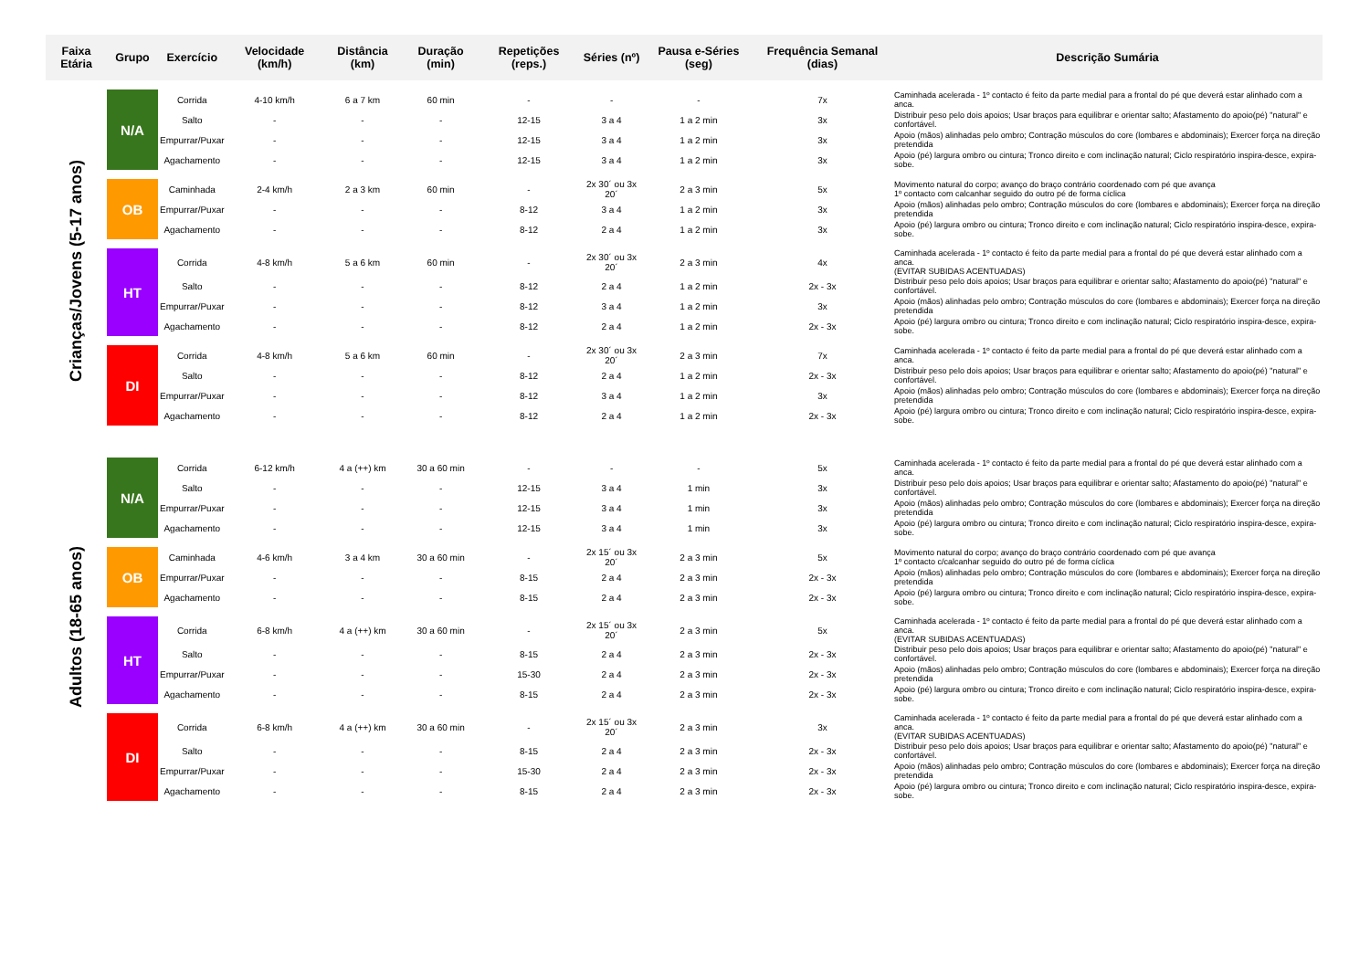| Faixa Etária | Grupo | Exercício | Velocidade (km/h) | Distância (km) | Duração (min) | Repetições (reps.) | Séries (nº) | Pausa e-Séries (seg) | Frequência Semanal (dias) | Descrição Sumária |
| --- | --- | --- | --- | --- | --- | --- | --- | --- | --- | --- |
| Crianças/Jovens (5-17 anos) | N/A | Corrida | 4-10 km/h | 6 a 7 km | 60 min | - | - | - | 7x | Caminhada acelerada - 1º contacto é feito da parte medial para a frontal do pé que deverá estar alinhado com a anca. |
| | | Salto | - | - | - | 12-15 | 3 a 4 | 1 a 2 min | 3x | Distribuir peso pelo dois apoios; Usar braços para equilibrar e orientar salto; Afastamento do apoio(pé) "natural" e confortável. |
| | | Empurrar/Puxar | - | - | - | 12-15 | 3 a 4 | 1 a 2 min | 3x | Apoio (mãos) alinhadas pelo ombro; Contração músculos do core (lombares e abdominais); Exercer força na direção pretendida |
| | | Agachamento | - | - | - | 12-15 | 3 a 4 | 1 a 2 min | 3x | Apoio (pé) largura ombro ou cintura; Tronco direito e com inclinação natural; Ciclo respiratório inspira-desce, expira-sobe. |
| | OB | Caminhada | 2-4 km/h | 2 a 3 km | 60 min | - | 2x 30´ ou 3x 20´ | 2 a 3 min | 5x | Movimento natural do corpo; avanço do braço contrário coordenado com pé que avança 1º contacto com calcanhar seguido do outro pé de forma cíclica |
| | | Empurrar/Puxar | - | - | - | 8-12 | 3 a 4 | 1 a 2 min | 3x | Apoio (mãos) alinhadas pelo ombro; Contração músculos do core (lombares e abdominais); Exercer força na direção pretendida |
| | | Agachamento | - | - | - | 8-12 | 2 a 4 | 1 a 2 min | 3x | Apoio (pé) largura ombro ou cintura; Tronco direito e com inclinação natural; Ciclo respiratório inspira-desce, expira-sobe. |
| | HT | Corrida | 4-8 km/h | 5 a 6 km | 60 min | - | 2x 30´ ou 3x 20´ | 2 a 3 min | 4x | Caminhada acelerada - 1º contacto é feito da parte medial para a frontal do pé que deverá estar alinhado com a anca. (EVITAR SUBIDAS ACENTUADAS) |
| | | Salto | - | - | - | 8-12 | 2 a 4 | 1 a 2 min | 2x - 3x | Distribuir peso pelo dois apoios; Usar braços para equilibrar e orientar salto; Afastamento do apoio(pé) "natural" e confortável. |
| | | Empurrar/Puxar | - | - | - | 8-12 | 3 a 4 | 1 a 2 min | 3x | Apoio (mãos) alinhadas pelo ombro; Contração músculos do core (lombares e abdominais); Exercer força na direção pretendida |
| | | Agachamento | - | - | - | 8-12 | 2 a 4 | 1 a 2 min | 2x - 3x | Apoio (pé) largura ombro ou cintura; Tronco direito e com inclinação natural; Ciclo respiratório inspira-desce, expira-sobe. |
| | DI | Corrida | 4-8 km/h | 5 a 6 km | 60 min | - | 2x 30´ ou 3x 20´ | 2 a 3 min | 7x | Caminhada acelerada - 1º contacto é feito da parte medial para a frontal do pé que deverá estar alinhado com a anca. |
| | | Salto | - | - | - | 8-12 | 2 a 4 | 1 a 2 min | 2x - 3x | Distribuir peso pelo dois apoios; Usar braços para equilibrar e orientar salto; Afastamento do apoio(pé) "natural" e confortável. |
| | | Empurrar/Puxar | - | - | - | 8-12 | 3 a 4 | 1 a 2 min | 3x | Apoio (mãos) alinhadas pelo ombro; Contração músculos do core (lombares e abdominais); Exercer força na direção pretendida |
| | | Agachamento | - | - | - | 8-12 | 2 a 4 | 1 a 2 min | 2x - 3x | Apoio (pé) largura ombro ou cintura; Tronco direito e com inclinação natural; Ciclo respiratório inspira-desce, expira-sobe. |
| Adultos (18-65 anos) | N/A | Corrida | 6-12 km/h | 4 a (++) km | 30 a 60 min | - | - | - | 5x | Caminhada acelerada - 1º contacto é feito da parte medial para a frontal do pé que deverá estar alinhado com a anca. |
| | | Salto | - | - | - | 12-15 | 3 a 4 | 1 min | 3x | Distribuir peso pelo dois apoios; Usar braços para equilibrar e orientar salto; Afastamento do apoio(pé) "natural" e confortável. |
| | | Empurrar/Puxar | - | - | - | 12-15 | 3 a 4 | 1 min | 3x | Apoio (mãos) alinhadas pelo ombro; Contração músculos do core (lombares e abdominais); Exercer força na direção pretendida |
| | | Agachamento | - | - | - | 12-15 | 3 a 4 | 1 min | 3x | Apoio (pé) largura ombro ou cintura; Tronco direito e com inclinação natural; Ciclo respiratório inspira-desce, expira-sobe. |
| | OB | Caminhada | 4-6 km/h | 3 a 4 km | 30 a 60 min | - | 2x 15´ ou 3x 20´ | 2 a 3 min | 5x | Movimento natural do corpo; avanço do braço contrário coordenado com pé que avança 1º contacto c/calcanhar seguido do outro pé de forma cíclica |
| | | Empurrar/Puxar | - | - | - | 8-15 | 2 a 4 | 2 a 3 min | 2x - 3x | Apoio (mãos) alinhadas pelo ombro; Contração músculos do core (lombares e abdominais); Exercer força na direção pretendida |
| | | Agachamento | - | - | - | 8-15 | 2 a 4 | 2 a 3 min | 2x - 3x | Apoio (pé) largura ombro ou cintura; Tronco direito e com inclinação natural; Ciclo respiratório inspira-desce, expira-sobe. |
| | HT | Corrida | 6-8 km/h | 4 a (++) km | 30 a 60 min | - | 2x 15´ ou 3x 20´ | 2 a 3 min | 5x | Caminhada acelerada - 1º contacto é feito da parte medial para a frontal do pé que deverá estar alinhado com a anca. (EVITAR SUBIDAS ACENTUADAS) |
| | | Salto | - | - | - | 8-15 | 2 a 4 | 2 a 3 min | 2x - 3x | Distribuir peso pelo dois apoios; Usar braços para equilibrar e orientar salto; Afastamento do apoio(pé) "natural" e confortável. |
| | | Empurrar/Puxar | - | - | - | 15-30 | 2 a 4 | 2 a 3 min | 2x - 3x | Apoio (mãos) alinhadas pelo ombro; Contração músculos do core (lombares e abdominais); Exercer força na direção pretendida |
| | | Agachamento | - | - | - | 8-15 | 2 a 4 | 2 a 3 min | 2x - 3x | Apoio (pé) largura ombro ou cintura; Tronco direito e com inclinação natural; Ciclo respiratório inspira-desce, expira-sobe. |
| | DI | Corrida | 6-8 km/h | 4 a (++) km | 30 a 60 min | - | 2x 15´ ou 3x 20´ | 2 a 3 min | 3x | Caminhada acelerada - 1º contacto é feito da parte medial para a frontal do pé que deverá estar alinhado com a anca. (EVITAR SUBIDAS ACENTUADAS) |
| | | Salto | - | - | - | 8-15 | 2 a 4 | 2 a 3 min | 2x - 3x | Distribuir peso pelo dois apoios; Usar braços para equilibrar e orientar salto; Afastamento do apoio(pé) "natural" e confortável. |
| | | Empurrar/Puxar | - | - | - | 15-30 | 2 a 4 | 2 a 3 min | 2x - 3x | Apoio (mãos) alinhadas pelo ombro; Contração músculos do core (lombares e abdominais); Exercer força na direção pretendida |
| | | Agachamento | - | - | - | 8-15 | 2 a 4 | 2 a 3 min | 2x - 3x | Apoio (pé) largura ombro ou cintura; Tronco direito e com inclinação natural; Ciclo respiratório inspira-desce, expira-sobe. |